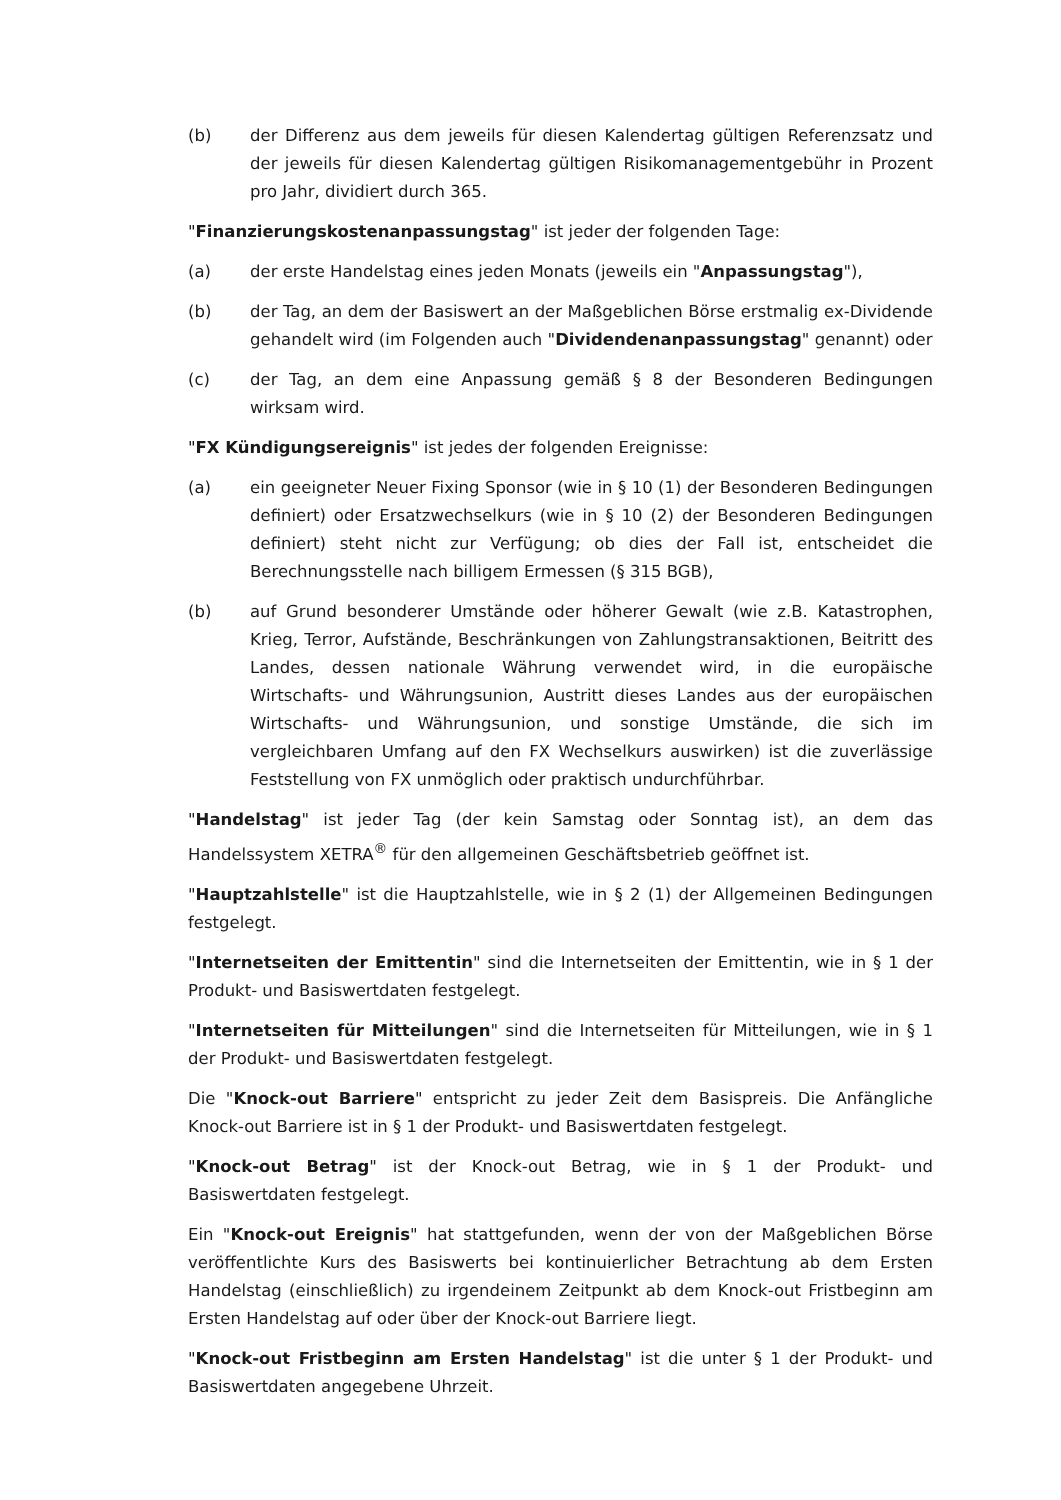(b) der Differenz aus dem jeweils für diesen Kalendertag gültigen Referenzsatz und der jeweils für diesen Kalendertag gültigen Risikomanagementgebühr in Prozent pro Jahr, dividiert durch 365.
"Finanzierungskostenanpassungstag" ist jeder der folgenden Tage:
(a) der erste Handelstag eines jeden Monats (jeweils ein "Anpassungstag"),
(b) der Tag, an dem der Basiswert an der Maßgeblichen Börse erstmalig ex-Dividende gehandelt wird (im Folgenden auch "Dividendenanpassungstag" genannt) oder
(c) der Tag, an dem eine Anpassung gemäß § 8 der Besonderen Bedingungen wirksam wird.
"FX Kündigungsereignis" ist jedes der folgenden Ereignisse:
(a) ein geeigneter Neuer Fixing Sponsor (wie in § 10 (1) der Besonderen Bedingungen definiert) oder Ersatzwechselkurs (wie in § 10 (2) der Besonderen Bedingungen definiert) steht nicht zur Verfügung; ob dies der Fall ist, entscheidet die Berechnungsstelle nach billigem Ermessen (§ 315 BGB),
(b) auf Grund besonderer Umstände oder höherer Gewalt (wie z.B. Katastrophen, Krieg, Terror, Aufstände, Beschränkungen von Zahlungstransaktionen, Beitritt des Landes, dessen nationale Währung verwendet wird, in die europäische Wirtschafts- und Währungsunion, Austritt dieses Landes aus der europäischen Wirtschafts- und Währungsunion, und sonstige Umstände, die sich im vergleichbaren Umfang auf den FX Wechselkurs auswirken) ist die zuverlässige Feststellung von FX unmöglich oder praktisch undurchführbar.
"Handelstag" ist jeder Tag (der kein Samstag oder Sonntag ist), an dem das Handelssystem XETRA<sup>®</sup> für den allgemeinen Geschäftsbetrieb geöffnet ist.
"Hauptzahlstelle" ist die Hauptzahlstelle, wie in § 2 (1) der Allgemeinen Bedingungen festgelegt.
"Internetseiten der Emittentin" sind die Internetseiten der Emittentin, wie in § 1 der Produkt- und Basiswertdaten festgelegt.
"Internetseiten für Mitteilungen" sind die Internetseiten für Mitteilungen, wie in § 1 der Produkt- und Basiswertdaten festgelegt.
Die "Knock-out Barriere" entspricht zu jeder Zeit dem Basispreis. Die Anfängliche Knock-out Barriere ist in § 1 der Produkt- und Basiswertdaten festgelegt.
"Knock-out Betrag" ist der Knock-out Betrag, wie in § 1 der Produkt- und Basiswertdaten festgelegt.
Ein "Knock-out Ereignis" hat stattgefunden, wenn der von der Maßgeblichen Börse veröffentlichte Kurs des Basiswerts bei kontinuierlicher Betrachtung ab dem Ersten Handelstag (einschließlich) zu irgendeinem Zeitpunkt ab dem Knock-out Fristbeginn am Ersten Handelstag auf oder über der Knock-out Barriere liegt.
"Knock-out Fristbeginn am Ersten Handelstag" ist die unter § 1 der Produkt- und Basiswertdaten angegebene Uhrzeit.